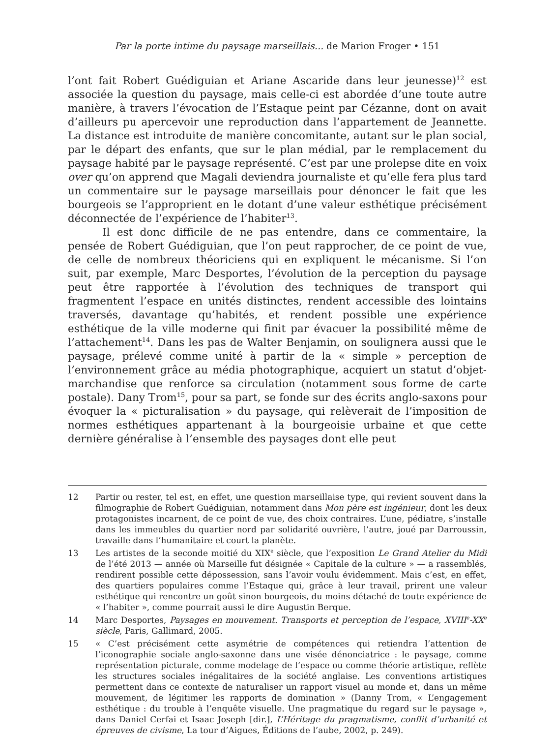Par la porte intime du paysage marseillais... de Marion Froger • 151
l’ont fait Robert Guédiguian et Ariane Ascaride dans leur jeunesse)<sup>12</sup> est associée la question du paysage, mais celle-ci est abordée d’une toute autre manière, à travers l’évocation de l’Estaque peint par Cézanne, dont on avait d’ailleurs pu apercevoir une reproduction dans l’appartement de Jeannette. La distance est introduite de manière concomitante, autant sur le plan social, par le départ des enfants, que sur le plan médial, par le remplacement du paysage habité par le paysage représenté. C’est par une prolepse dite en voix over qu’on apprend que Magali deviendra journaliste et qu’elle fera plus tard un commentaire sur le paysage marseillais pour dénoncer le fait que les bourgeois se l’approprient en le dotant d’une valeur esthétique précisément déconnectée de l’expérience de l’habiter<sup>13</sup>.
Il est donc difficile de ne pas entendre, dans ce commentaire, la pensée de Robert Guédiguian, que l’on peut rapprocher, de ce point de vue, de celle de nombreux théoriciens qui en expliquent le mécanisme. Si l’on suit, par exemple, Marc Desportes, l’évolution de la perception du paysage peut être rapportée à l’évolution des techniques de transport qui fragmentent l’espace en unités distinctes, rendent accessible des lointains traversés, davantage qu’habités, et rendent possible une expérience esthétique de la ville moderne qui finit par évacuer la possibilité même de l’attachement<sup>14</sup>. Dans les pas de Walter Benjamin, on soulignera aussi que le paysage, prélevé comme unité à partir de la « simple » perception de l’environnement grâce au média photographique, acquiert un statut d’objet-marchandise que renforce sa circulation (notamment sous forme de carte postale). Dany Trom<sup>15</sup>, pour sa part, se fonde sur des écrits anglo-saxons pour évoquer la « picturalisation » du paysage, qui relèverait de l’imposition de normes esthétiques appartenant à la bourgeoisie urbaine et que cette dernière généralise à l’ensemble des paysages dont elle peut
12 Partir ou rester, tel est, en effet, une question marseillaise type, qui revient souvent dans la filmographie de Robert Guédiguian, notamment dans Mon père est ingénieur, dont les deux protagonistes incarnent, de ce point de vue, des choix contraires. L’une, pédiatre, s’installe dans les immeubles du quartier nord par solidarité ouvrière, l’autre, joué par Darroussin, travaille dans l’humanitaire et court la planète.
13 Les artistes de la seconde moitié du XIX<sup>e</sup> siècle, que l’exposition Le Grand Atelier du Midi de l’été 2013 — année où Marseille fut désignée « Capitale de la culture » — a rassemblés, rendirent possible cette dépossession, sans l’avoir voulu évidemment. Mais c’est, en effet, des quartiers populaires comme l’Estaque qui, grâce à leur travail, prirent une valeur esthétique qui rencontre un goût sinon bourgeois, du moins détaché de toute expérience de « l’habiter », comme pourrait aussi le dire Augustin Berque.
14 Marc Desportes, Paysages en mouvement. Transports et perception de l’espace, XVIII<sup>e</sup>-XX<sup>e</sup> siècle, Paris, Gallimard, 2005.
15 « C’est précisément cette asymétrie de compétences qui retiendra l’attention de l’iconographie sociale anglo-saxonne dans une visée dénonciatrice : le paysage, comme représentation picturale, comme modelage de l’espace ou comme théorie artistique, reflète les structures sociales inégalitaires de la société anglaise. Les conventions artistiques permettent dans ce contexte de naturaliser un rapport visuel au monde et, dans un même mouvement, de légitimer les rapports de domination » (Danny Trom, « L’engagement esthétique : du trouble à l’enquête visuelle. Une pragmatique du regard sur le paysage », dans Daniel Cerfai et Isaac Joseph [dir.], L’Héritage du pragmatisme, conflit d’urbanité et épreuves de civisme, La tour d’Aigues, Éditions de l’aube, 2002, p. 249).